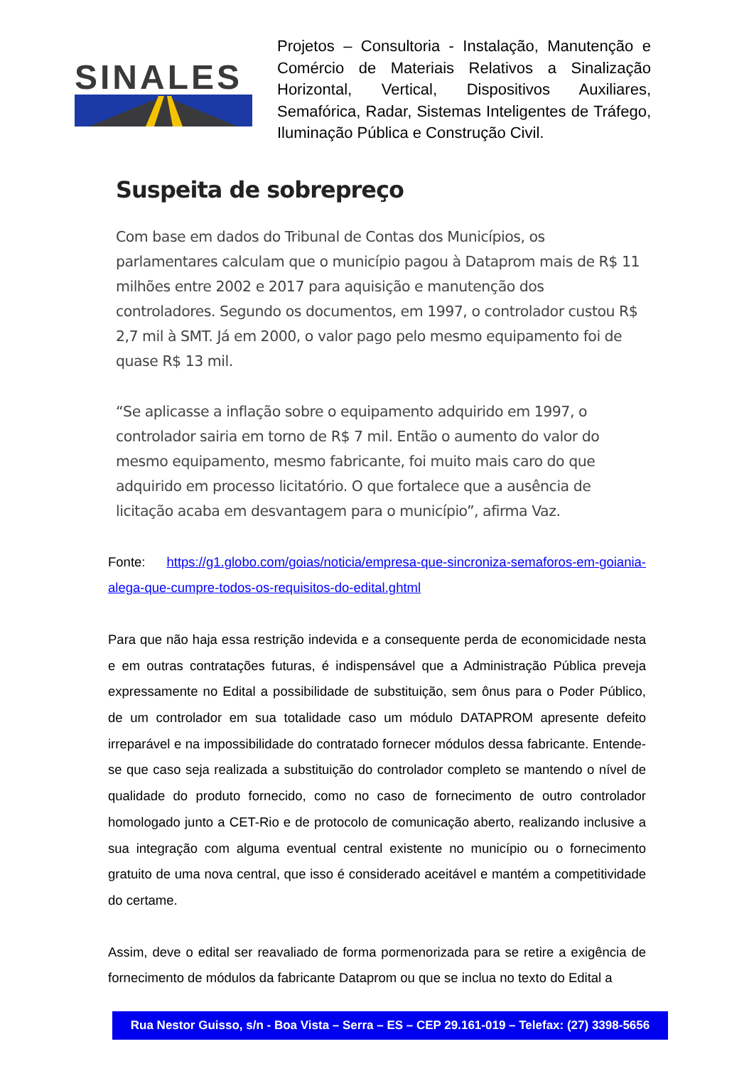SINALES
Projetos – Consultoria - Instalação, Manutenção e Comércio de Materiais Relativos a Sinalização Horizontal, Vertical, Dispositivos Auxiliares, Semafórica, Radar, Sistemas Inteligentes de Tráfego, Iluminação Pública e Construção Civil.
Suspeita de sobrepreço
Com base em dados do Tribunal de Contas dos Municípios, os parlamentares calculam que o município pagou à Dataprom mais de R$ 11 milhões entre 2002 e 2017 para aquisição e manutenção dos controladores. Segundo os documentos, em 1997, o controlador custou R$ 2,7 mil à SMT. Já em 2000, o valor pago pelo mesmo equipamento foi de quase R$ 13 mil.
“Se aplicasse a inflação sobre o equipamento adquirido em 1997, o controlador sairia em torno de R$ 7 mil. Então o aumento do valor do mesmo equipamento, mesmo fabricante, foi muito mais caro do que adquirido em processo licitatório. O que fortalece que a ausência de licitação acaba em desvantagem para o município”, afirma Vaz.
Fonte: https://g1.globo.com/goias/noticia/empresa-que-sincroniza-semaforos-em-goiania-alega-que-cumpre-todos-os-requisitos-do-edital.ghtml
Para que não haja essa restrição indevida e a consequente perda de economicidade nesta e em outras contratações futuras, é indispensável que a Administração Pública preveja expressamente no Edital a possibilidade de substituição, sem ônus para o Poder Público, de um controlador em sua totalidade caso um módulo DATAPROM apresente defeito irreparável e na impossibilidade do contratado fornecer módulos dessa fabricante. Entende-se que caso seja realizada a substituição do controlador completo se mantendo o nível de qualidade do produto fornecido, como no caso de fornecimento de outro controlador homologado junto a CET-Rio e de protocolo de comunicação aberto, realizando inclusive a sua integração com alguma eventual central existente no município ou o fornecimento gratuito de uma nova central, que isso é considerado aceitável e mantém a competitividade do certame.
Assim, deve o edital ser reavaliado de forma pormenorizada para se retire a exigência de fornecimento de módulos da fabricante Dataprom ou que se inclua no texto do Edital a
Rua Nestor Guisso, s/n - Boa Vista – Serra – ES – CEP 29.161-019 – Telefax: (27) 3398-5656